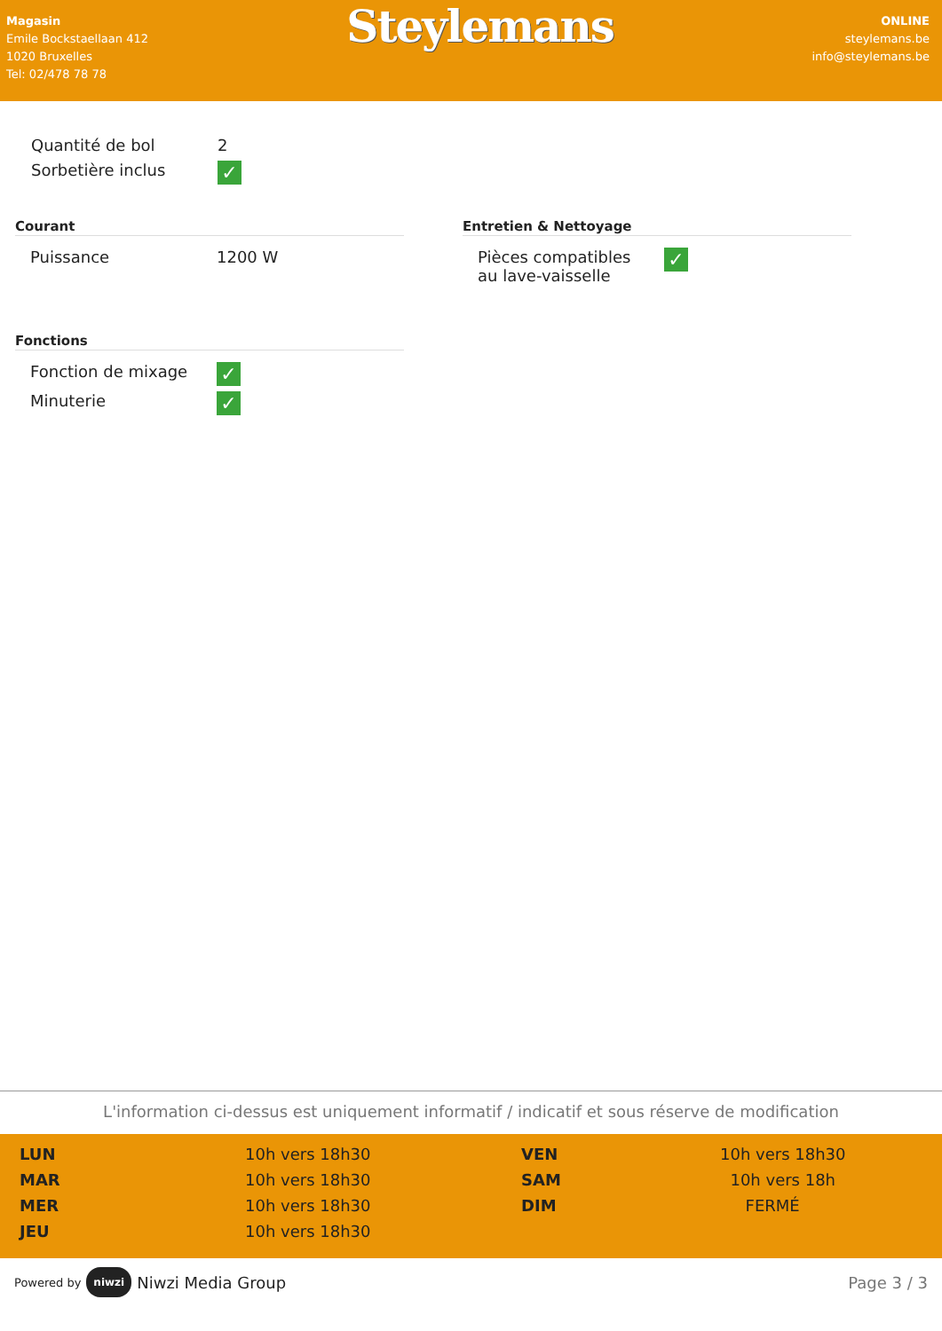Magasin
Emile Bockstaellaan 412
1020 Bruxelles
Tel: 02/478 78 78
Steylemans
ONLINE
steylemans.be
info@steylemans.be
| Quantité de bol | 2 |
| Sorbetière inclus | ✓ |
Courant
| Puissance | 1200 W |
Entretien & Nettoyage
| Pièces compatibles au lave-vaisselle | ✓ |
Fonctions
| Fonction de mixage | ✓ |
| Minuterie | ✓ |
L'information ci-dessus est uniquement informatif / indicatif et sous réserve de modification
| LUN | 10h vers 18h30 | VEN | 10h vers 18h30 |
| MAR | 10h vers 18h30 | SAM | 10h vers 18h |
| MER | 10h vers 18h30 | DIM | FERMÉ |
| JEU | 10h vers 18h30 | | |
Powered by niwzi Niwzi Media Group
Page 3 / 3